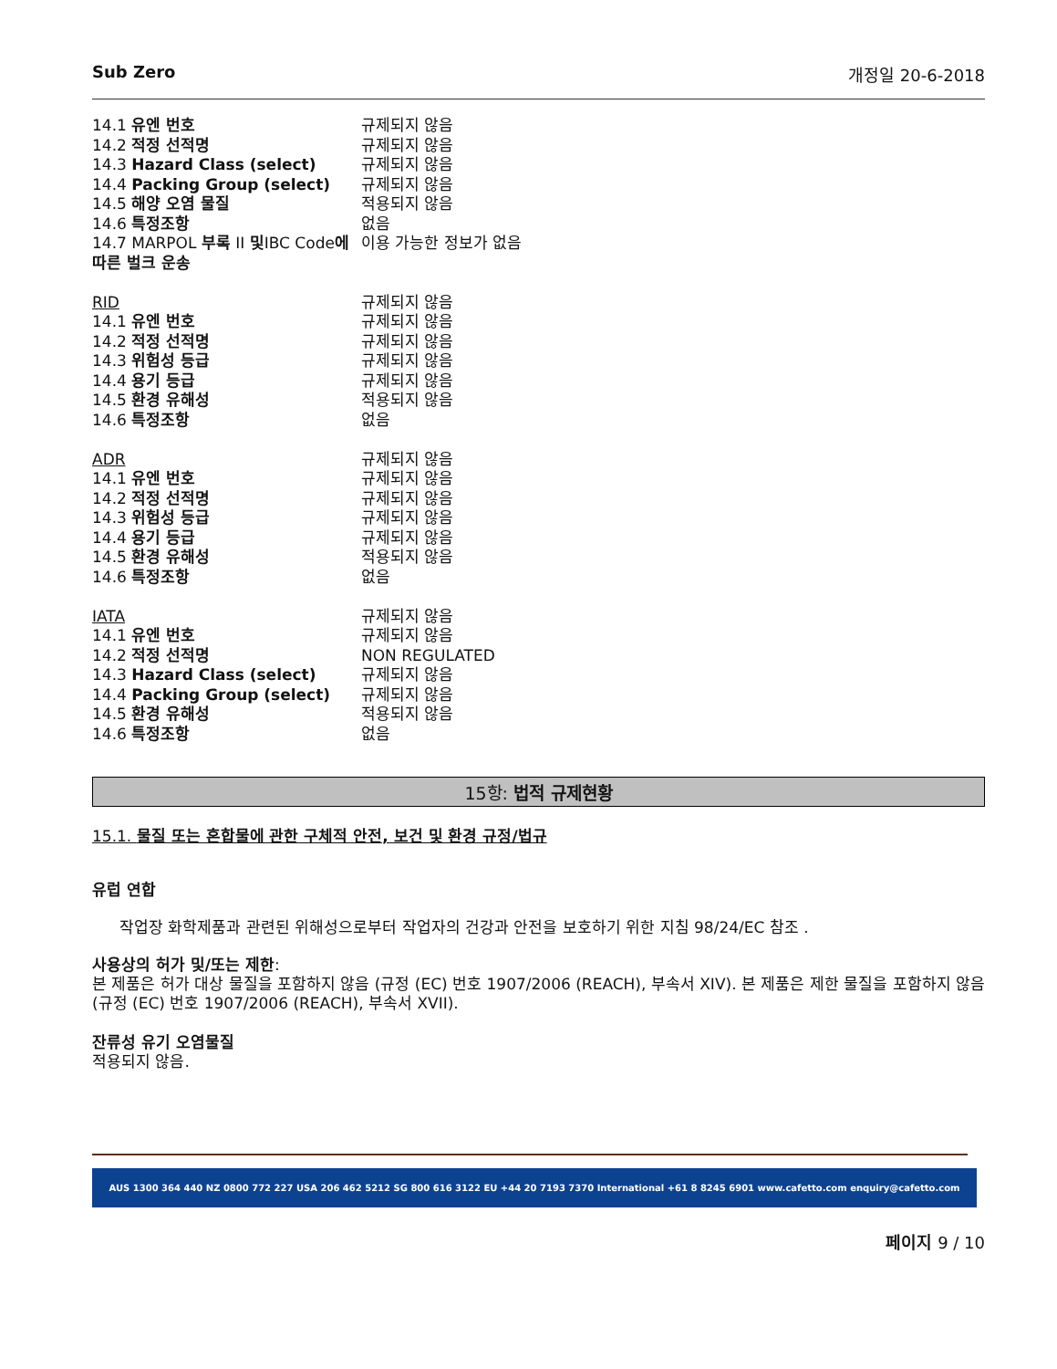Sub Zero 개정일 20-6-2018
| 14.1 유엔 번호 | 규제되지 않음 |
| 14.2 적정 선적명 | 규제되지 않음 |
| 14.3 Hazard Class (select) | 규제되지 않음 |
| 14.4 Packing Group (select) | 규제되지 않음 |
| 14.5 해양 오염 물질 | 적용되지 않음 |
| 14.6 특정조항 | 없음 |
| 14.7 MARPOL 부록 II 및 IBC Code 에 따른 벌크 운송 | 이용 가능한 정보가 없음 |
| RID | 규제되지 않음 |
| 14.1 유엔 번호 | 규제되지 않음 |
| 14.2 적정 선적명 | 규제되지 않음 |
| 14.3 위험성 등급 | 규제되지 않음 |
| 14.4 용기 등급 | 규제되지 않음 |
| 14.5 환경 유해성 | 적용되지 않음 |
| 14.6 특정조항 | 없음 |
| ADR | 규제되지 않음 |
| 14.1 유엔 번호 | 규제되지 않음 |
| 14.2 적정 선적명 | 규제되지 않음 |
| 14.3 위험성 등급 | 규제되지 않음 |
| 14.4 용기 등급 | 규제되지 않음 |
| 14.5 환경 유해성 | 적용되지 않음 |
| 14.6 특정조항 | 없음 |
| IATA | 규제되지 않음 |
| 14.1 유엔 번호 | 규제되지 않음 |
| 14.2 적정 선적명 | NON REGULATED |
| 14.3 Hazard Class (select) | 규제되지 않음 |
| 14.4 Packing Group (select) | 규제되지 않음 |
| 14.5 환경 유해성 | 적용되지 않음 |
| 14.6 특정조항 | 없음 |
15항: 법적 규제현황
15.1. 물질 또는 혼합물에 관한 구체적 안전, 보건 및 환경 규정/법규
유럽 연합
작업장 화학제품과 관련된 위해성으로부터 작업자의 건강과 안전을 보호하기 위한 지침 98/24/EC 참조 .
사용상의 허가 및/또는 제한:
본 제품은 허가 대상 물질을 포함하지 않음 (규정 (EC) 번호 1907/2006 (REACH), 부속서 XIV). 본 제품은 제한 물질을 포함하지 않음 (규정 (EC) 번호 1907/2006 (REACH), 부속서 XVII).
잔류성 유기 오염물질
적용되지 않음.
AUS 1300 364 440 NZ 0800 772 227 USA 206 462 5212 SG 800 616 3122 EU +44 20 7193 7370 International +61 8 8245 6901 www.cafetto.com enquiry@cafetto.com
페이지 9 / 10